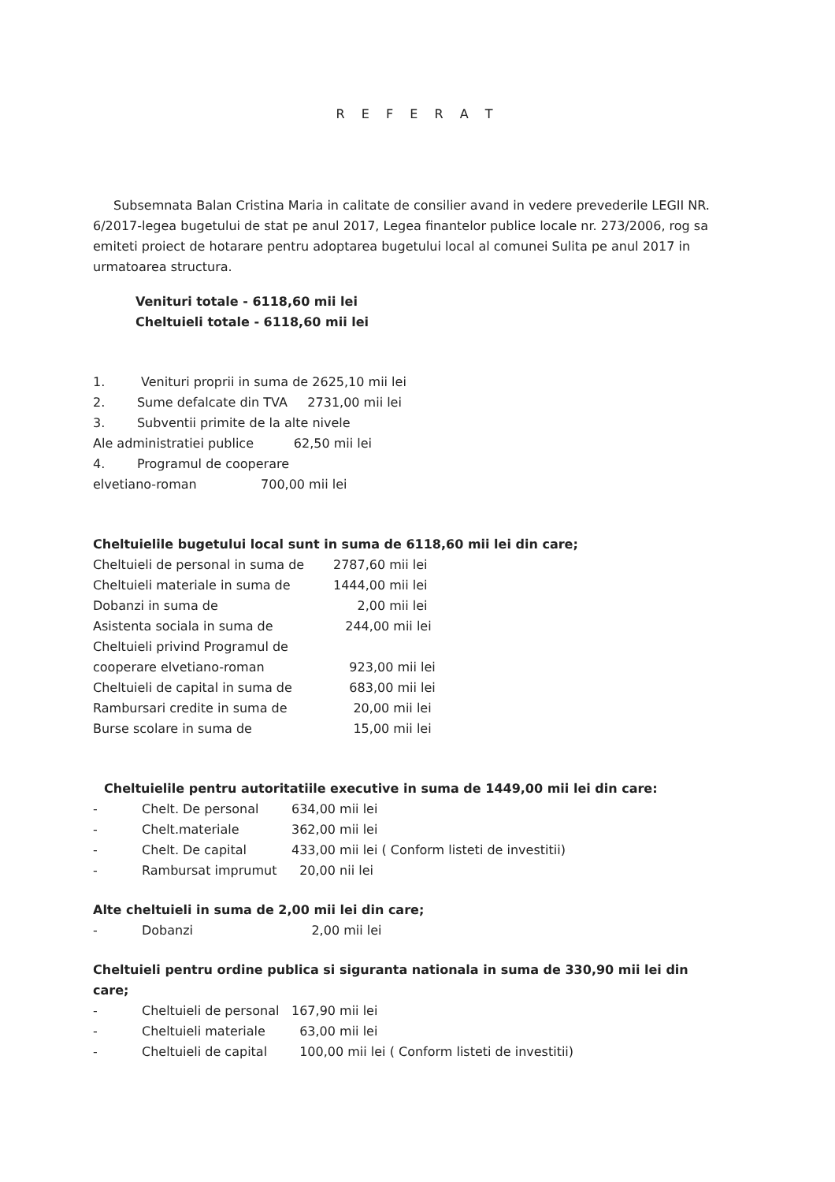R E F E R A T
Subsemnata Balan Cristina Maria in calitate de consilier avand in vedere prevederile LEGII NR. 6/2017-legea bugetului de stat pe anul 2017, Legea finantelor publice locale nr. 273/2006, rog sa emiteti proiect de hotarare pentru adoptarea bugetului local al comunei Sulita pe anul 2017 in urmatoarea structura.
Venituri totale - 6118,60 mii lei
Cheltuieli totale - 6118,60 mii lei
1. Venituri proprii in suma de 2625,10 mii lei
2. Sume defalcate din TVA 2731,00 mii lei
3. Subventii primite de la alte nivele
Ale administratiei publice 62,50 mii lei
4. Programul de cooperare
elvetiano-roman 700,00 mii lei
Cheltuielile bugetului local sunt in suma de 6118,60 mii lei din care;
Cheltuieli de personal in suma de 2787,60 mii lei
Cheltuieli materiale in suma de 1444,00 mii lei
Dobanzi in suma de 2,00 mii lei
Asistenta sociala in suma de 244,00 mii lei
Cheltuieli privind Programul de
cooperare elvetiano-roman
923,00 mii lei
Cheltuieli de capital in suma de 683,00 mii lei
Rambursari credite in suma de 20,00 mii lei
Burse scolare in suma de 15,00 mii lei
Cheltuielile pentru autoritatiile executive in suma de 1449,00 mii lei din care:
- Chelt. De personal 634,00 mii lei
- Chelt.materiale 362,00 mii lei
- Chelt. De capital 433,00 mii lei ( Conform listeti de investitii)
- Rambursat imprumut 20,00 nii lei
Alte cheltuieli in suma de 2,00 mii lei din care;
- Dobanzi 2,00 mii lei
Cheltuieli pentru ordine publica si siguranta nationala in suma de 330,90 mii lei din care;
- Cheltuieli de personal 167,90 mii lei
- Cheltuieli materiale 63,00 mii lei
- Cheltuieli de capital 100,00 mii lei ( Conform listeti de investitii)